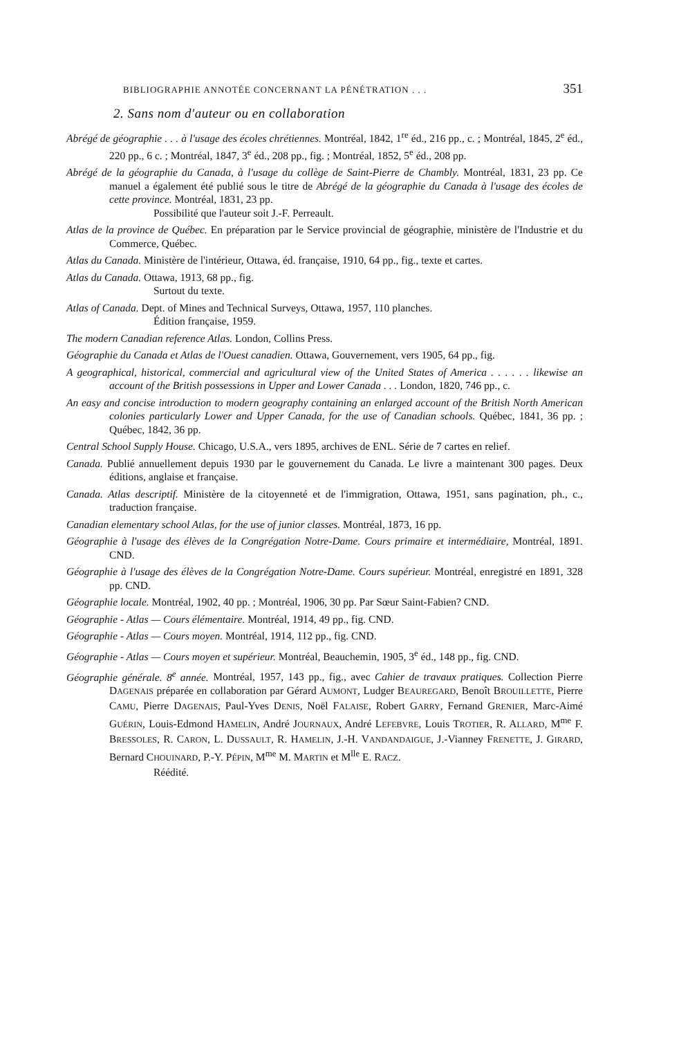BIBLIOGRAPHIE ANNOTÉE CONCERNANT LA PÉNÉTRATION . . . 351
2. Sans nom d'auteur ou en collaboration
Abrégé de géographie . . . à l'usage des écoles chrétiennes. Montréal, 1842, 1<sup>re</sup> éd., 216 pp., c. ; Montréal, 1845, 2<sup>e</sup> éd., 220 pp., 6 c. ; Montréal, 1847, 3<sup>e</sup> éd., 208 pp., fig. ; Montréal, 1852, 5<sup>e</sup> éd., 208 pp.
Abrégé de la géographie du Canada, à l'usage du collège de Saint-Pierre de Chambly. Montréal, 1831, 23 pp. Ce manuel a également été publié sous le titre de Abrégé de la géographie du Canada à l'usage des écoles de cette province. Montréal, 1831, 23 pp.
Possibilité que l'auteur soit J.-F. Perreault.
Atlas de la province de Québec. En préparation par le Service provincial de géographie, ministère de l'Industrie et du Commerce, Québec.
Atlas du Canada. Ministère de l'intérieur, Ottawa, éd. française, 1910, 64 pp., fig., texte et cartes.
Atlas du Canada. Ottawa, 1913, 68 pp., fig.
Surtout du texte.
Atlas of Canada. Dept. of Mines and Technical Surveys, Ottawa, 1957, 110 planches.
Édition française, 1959.
The modern Canadian reference Atlas. London, Collins Press.
Géographie du Canada et Atlas de l'Ouest canadien. Ottawa, Gouvernement, vers 1905, 64 pp., fig.
A geographical, historical, commercial and agricultural view of the United States of America . . . . . . likewise an account of the British possessions in Upper and Lower Canada . . . London, 1820, 746 pp., c.
An easy and concise introduction to modern geography containing an enlarged account of the British North American colonies particularly Lower and Upper Canada, for the use of Canadian schools. Québec, 1841, 36 pp. ; Québec, 1842, 36 pp.
Central School Supply House. Chicago, U.S.A., vers 1895, archives de ENL. Série de 7 cartes en relief.
Canada. Publié annuellement depuis 1930 par le gouvernement du Canada. Le livre a maintenant 300 pages. Deux éditions, anglaise et française.
Canada. Atlas descriptif. Ministère de la citoyenneté et de l'immigration, Ottawa, 1951, sans pagination, ph., c., traduction française.
Canadian elementary school Atlas, for the use of junior classes. Montréal, 1873, 16 pp.
Géographie à l'usage des élèves de la Congrégation Notre-Dame. Cours primaire et intermédiaire, Montréal, 1891. CND.
Géographie à l'usage des élèves de la Congrégation Notre-Dame. Cours supérieur. Montréal, enregistré en 1891, 328 pp. CND.
Géographie locale. Montréal, 1902, 40 pp. ; Montréal, 1906, 30 pp. Par Sœur Saint-Fabien? CND.
Géographie - Atlas — Cours élémentaire. Montréal, 1914, 49 pp., fig. CND.
Géographie - Atlas — Cours moyen. Montréal, 1914, 112 pp., fig. CND.
Géographie - Atlas — Cours moyen et supérieur. Montréal, Beauchemin, 1905, 3<sup>e</sup> éd., 148 pp., fig. CND.
Géographie générale. 8<sup>e</sup> année. Montréal, 1957, 143 pp., fig., avec Cahier de travaux pratiques. Collection Pierre DAGENAIS préparée en collaboration par Gérard AUMONT, Ludger BEAUREGARD, Benoît BROUILLETTE, Pierre CAMU, Pierre DAGENAIS, Paul-Yves DENIS, Noël FALAISE, Robert GARRY, Fernand GRENIER, Marc-Aimé GUÉRIN, Louis-Edmond HAMELIN, André JOURNAUX, André LEFEBVRE, Louis TROTIER, R. ALLARD, M<sup>me</sup> F. BRESSOLES, R. CARON, L. DUSSAULT, R. HAMELIN, J.-H. VANDANDAIGUE, J.-Vianney FRENETTE, J. GIRARD, Bernard CHOUINARD, P.-Y. PÉPIN, M<sup>me</sup> M. MARTIN et M<sup>lle</sup> E. RACZ.
Réédité.